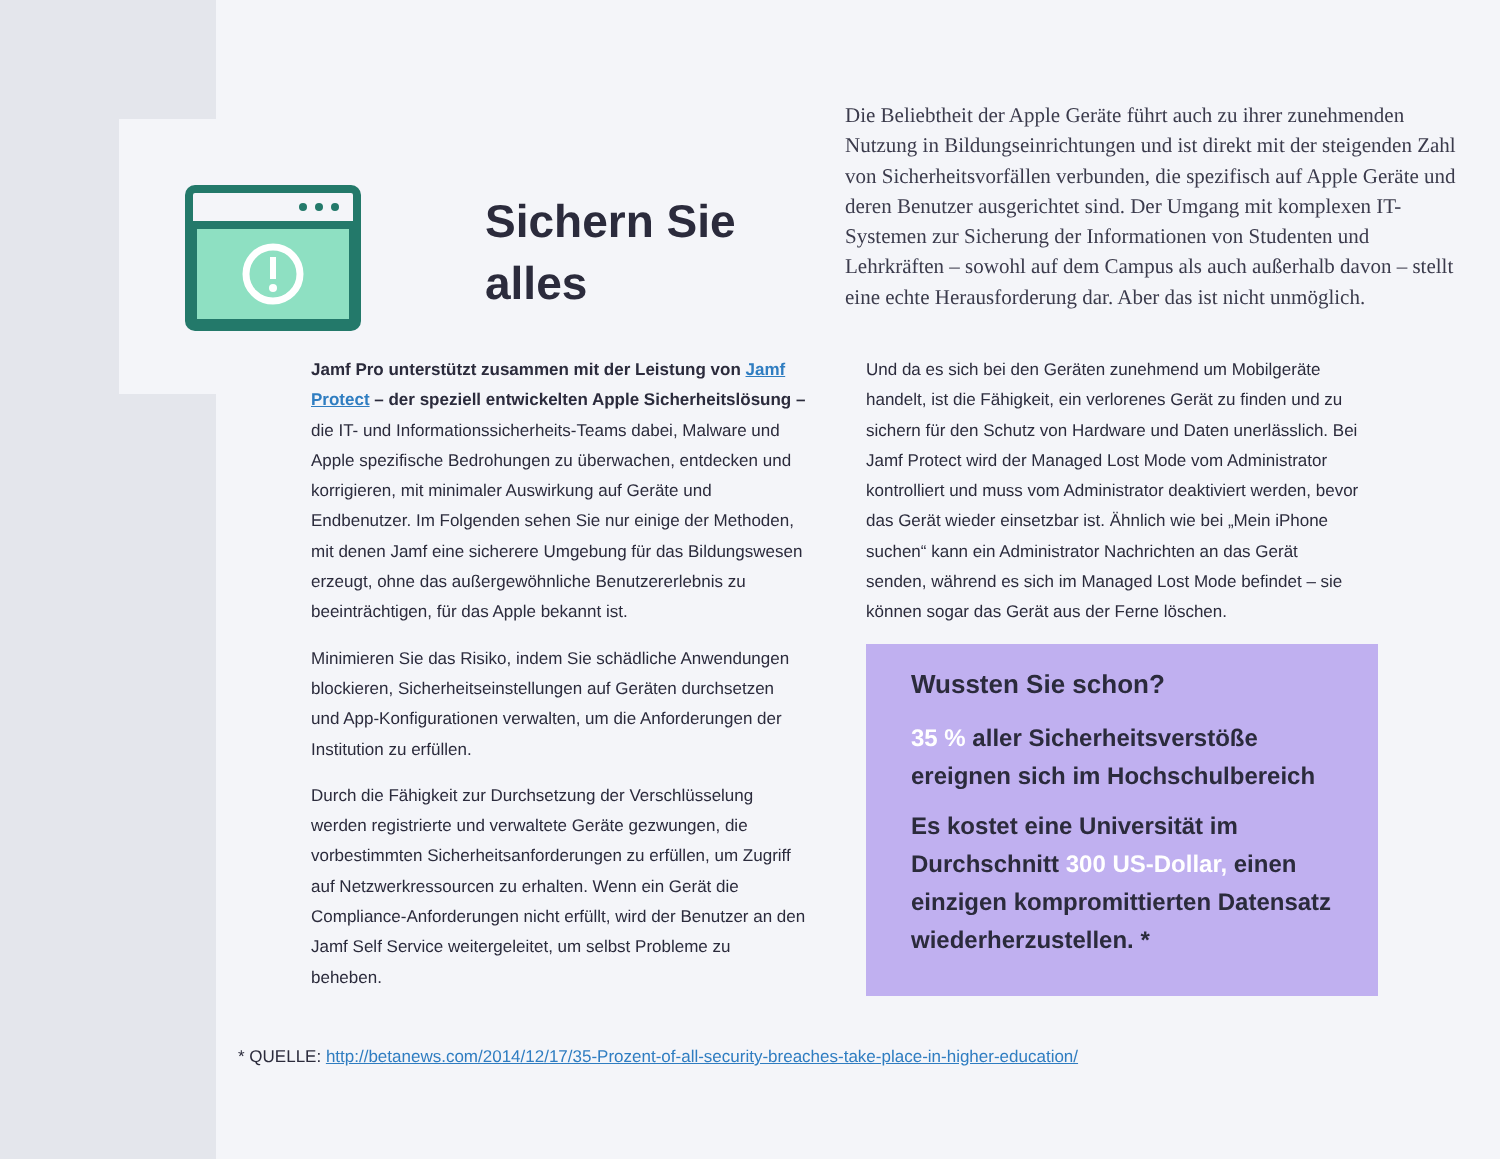Sichern Sie alles
Die Beliebtheit der Apple Geräte führt auch zu ihrer zunehmenden Nutzung in Bildungseinrichtungen und ist direkt mit der steigenden Zahl von Sicherheitsvorfällen verbunden, die spezifisch auf Apple Geräte und deren Benutzer ausgerichtet sind. Der Umgang mit komplexen IT-Systemen zur Sicherung der Informationen von Studenten und Lehrkräften – sowohl auf dem Campus als auch außerhalb davon – stellt eine echte Herausforderung dar. Aber das ist nicht unmöglich.
Jamf Pro unterstützt zusammen mit der Leistung von Jamf Protect – der speziell entwickelten Apple Sicherheitslösung – die IT- und Informationssicherheits-Teams dabei, Malware und Apple spezifische Bedrohungen zu überwachen, entdecken und korrigieren, mit minimaler Auswirkung auf Geräte und Endbenutzer. Im Folgenden sehen Sie nur einige der Methoden, mit denen Jamf eine sicherere Umgebung für das Bildungswesen erzeugt, ohne das außergewöhnliche Benutzererlebnis zu beeinträchtigen, für das Apple bekannt ist.
Minimieren Sie das Risiko, indem Sie schädliche Anwendungen blockieren, Sicherheitseinstellungen auf Geräten durchsetzen und App-Konfigurationen verwalten, um die Anforderungen der Institution zu erfüllen.
Durch die Fähigkeit zur Durchsetzung der Verschlüsselung werden registrierte und verwaltete Geräte gezwungen, die vorbestimmten Sicherheitsanforderungen zu erfüllen, um Zugriff auf Netzwerkressourcen zu erhalten. Wenn ein Gerät die Compliance-Anforderungen nicht erfüllt, wird der Benutzer an den Jamf Self Service weitergeleitet, um selbst Probleme zu beheben.
Und da es sich bei den Geräten zunehmend um Mobilgeräte handelt, ist die Fähigkeit, ein verlorenes Gerät zu finden und zu sichern für den Schutz von Hardware und Daten unerlässlich. Bei Jamf Protect wird der Managed Lost Mode vom Administrator kontrolliert und muss vom Administrator deaktiviert werden, bevor das Gerät wieder einsetzbar ist. Ähnlich wie bei „Mein iPhone suchen“ kann ein Administrator Nachrichten an das Gerät senden, während es sich im Managed Lost Mode befindet – sie können sogar das Gerät aus der Ferne löschen.
Wussten Sie schon?
35 % aller Sicherheitsverstöße ereignen sich im Hochschulbereich
Es kostet eine Universität im Durchschnitt 300 US-Dollar, einen einzigen kompromittierten Datensatz wiederherzustellen. *
* QUELLE: http://betanews.com/2014/12/17/35-Prozent-of-all-security-breaches-take-place-in-higher-education/